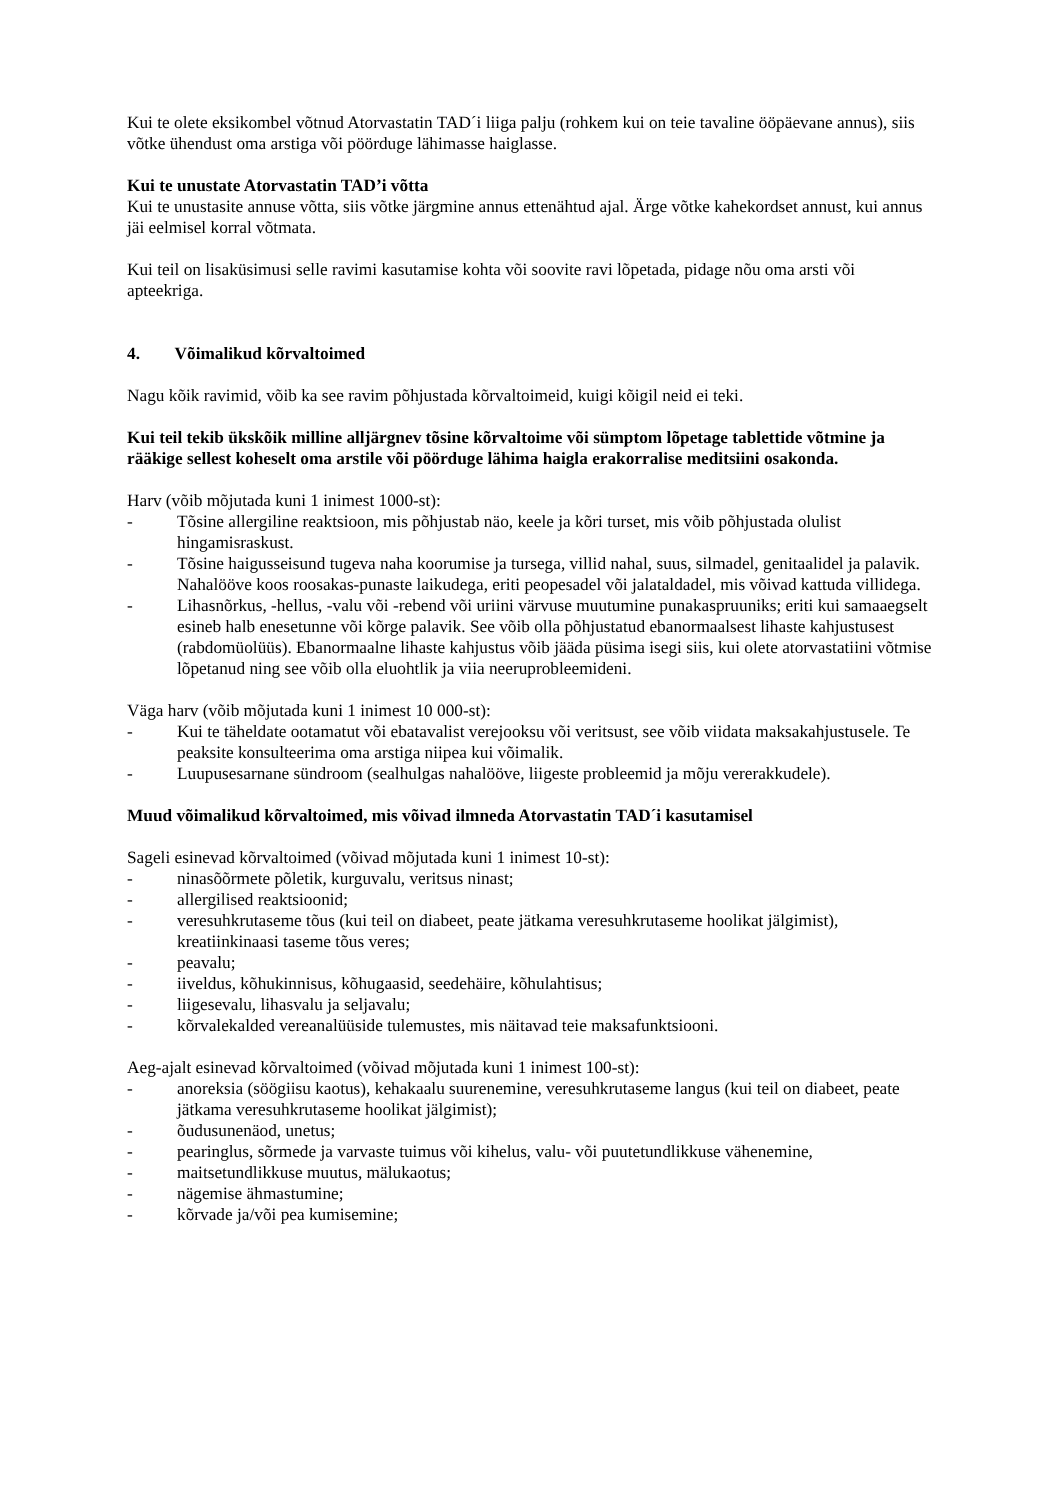Kui te olete eksikombel võtnud Atorvastatin TAD´i liiga palju (rohkem kui on teie tavaline ööpäevane annus), siis võtke ühendust oma arstiga või pöörduge lähimasse haiglasse.
Kui te unustate Atorvastatin TAD’i võtta
Kui te unustasite annuse võtta, siis võtke järgmine annus ettenähtud ajal. Ärge võtke kahekordset annust, kui annus jäi eelmisel korral võtmata.
Kui teil on lisaküsimusi selle ravimi kasutamise kohta või soovite ravi lõpetada, pidage nõu oma arsti või apteekriga.
4. Võimalikud kõrvaltoimed
Nagu kõik ravimid, võib ka see ravim põhjustada kõrvaltoimeid, kuigi kõigil neid ei teki.
Kui teil tekib ükskõik milline alljärgnev tõsine kõrvaltoime või sümptom lõpetage tablettide võtmine ja rääkige sellest koheselt oma arstile või pöörduge lähima haigla erakorralise meditsiini osakonda.
Harv (võib mõjutada kuni 1 inimest 1000-st):
- Tõsine allergiline reaktsioon, mis põhjustab näo, keele ja kõri turset, mis võib põhjustada olulist hingamisraskust.
- Tõsine haigusseisund tugeva naha koorumise ja tursega, villid nahal, suus, silmadel, genitaalidel ja palavik. Nahalööve koos roosakas-punaste laikudega, eriti peopesadel või jalataldadel, mis võivad kattuda villidega.
- Lihasnõrkus, -hellus, -valu või -rebend või uriini värvuse muutumine punakaspruuniks; eriti kui samaaegselt esineb halb enesetunne või kõrge palavik. See võib olla põhjustatud ebanormaalsest lihaste kahjustusest (rabdomüolüüs). Ebanormaalne lihaste kahjustus võib jääda püsima isegi siis, kui olete atorvastatiini võtmise lõpetanud ning see võib olla eluohtlik ja viia neeruprobleemideni.
Väga harv (võib mõjutada kuni 1 inimest 10 000-st):
- Kui te täheldate ootamatut või ebatavalist verejooksu või veritsust, see võib viidata maksakahjustusele. Te peaksite konsulteerima oma arstiga niipea kui võimalik.
- Luupusesarnane sündroom (sealhulgas nahalööve, liigeste probleemid ja mõju vererakkudele).
Muud võimalikud kõrvaltoimed, mis võivad ilmneda Atorvastatin TAD´i kasutamisel
Sageli esinevad kõrvaltoimed (võivad mõjutada kuni 1 inimest 10-st):
- ninasõõrmete põletik, kurguvalu, veritsus ninast;
- allergilised reaktsioonid;
- veresuhkrutaseme tõus (kui teil on diabeet, peate jätkama veresuhkrutaseme hoolikat jälgimist), kreatiinkinaasi taseme tõus veres;
- peavalu;
- iiveldus, kõhukinnisus, kõhugaasid, seedehäire, kõhulahtisus;
- liigesevalu, lihasvalu ja seljavalu;
- kõrvalekalded vereanalüüside tulemustes, mis näitavad teie maksafunktsiooni.
Aeg-ajalt esinevad kõrvaltoimed (võivad mõjutada kuni 1 inimest 100-st):
- anoreksia (söögiisu kaotus), kehakaalu suurenemine, veresuhkrutaseme langus (kui teil on diabeet, peate jätkama veresuhkrutaseme hoolikat jälgimist);
- õudusunenäod, unetus;
- pearinglus, sõrmede ja varvaste tuimus või kihelus, valu- või puutetundlikkuse vähenemine,
- maitsetundlikkuse muutus, mälukaotus;
- nägemise ähmastumine;
- kõrvade ja/või pea kumisemine;